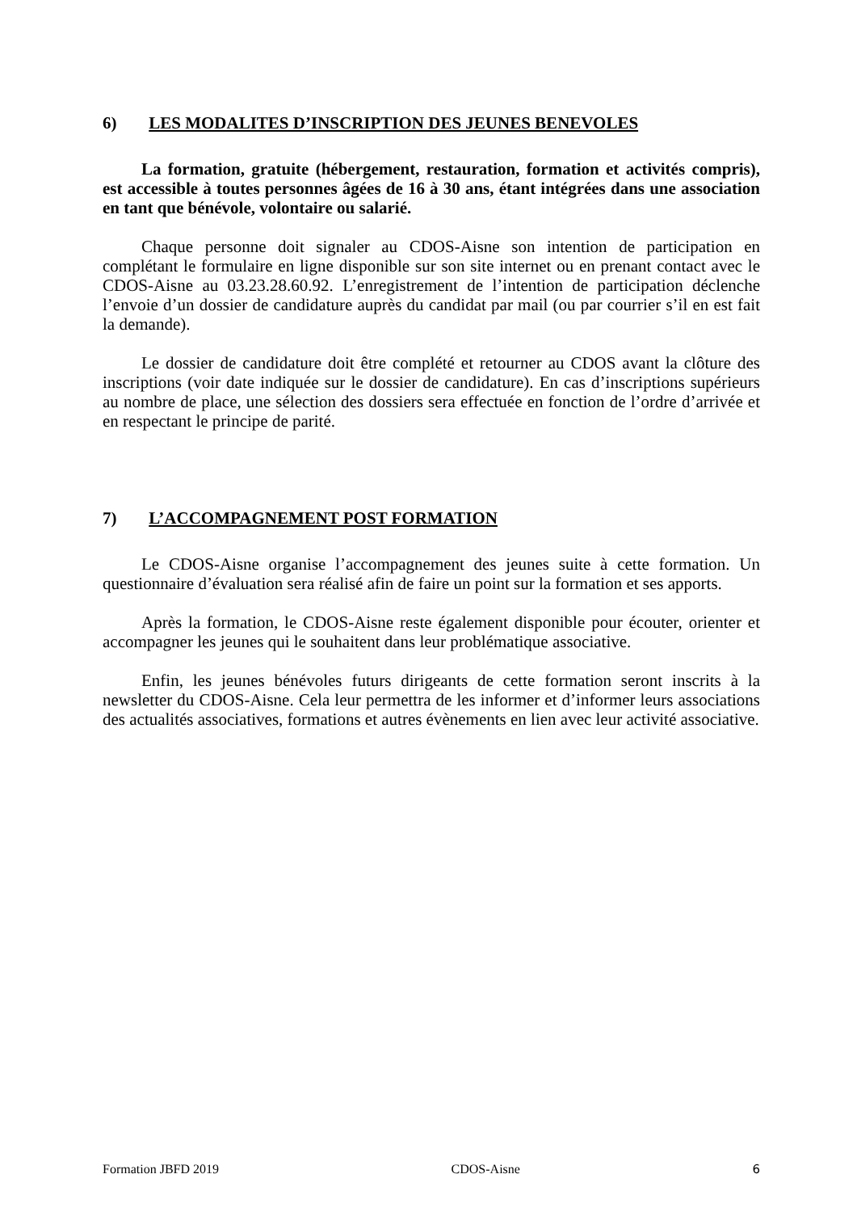6) LES MODALITES D’INSCRIPTION DES JEUNES BENEVOLES
La formation, gratuite (hébergement, restauration, formation et activités compris), est accessible à toutes personnes âgées de 16 à 30 ans, étant intégrées dans une association en tant que bénévole, volontaire ou salarié.
Chaque personne doit signaler au CDOS-Aisne son intention de participation en complétant le formulaire en ligne disponible sur son site internet ou en prenant contact avec le CDOS-Aisne au 03.23.28.60.92. L’enregistrement de l’intention de participation déclenche l’envoie d’un dossier de candidature auprès du candidat par mail (ou par courrier s’il en est fait la demande).
Le dossier de candidature doit être complété et retourner au CDOS avant la clôture des inscriptions (voir date indiquée sur le dossier de candidature). En cas d’inscriptions supérieurs au nombre de place, une sélection des dossiers sera effectuée en fonction de l’ordre d’arrivée et en respectant le principe de parité.
7) L’ACCOMPAGNEMENT POST FORMATION
Le CDOS-Aisne organise l’accompagnement des jeunes suite à cette formation. Un questionnaire d’évaluation sera réalisé afin de faire un point sur la formation et ses apports.
Après la formation, le CDOS-Aisne reste également disponible pour écouter, orienter et accompagner les jeunes qui le souhaitent dans leur problématique associative.
Enfin, les jeunes bénévoles futurs dirigeants de cette formation seront inscrits à la newsletter du CDOS-Aisne. Cela leur permettra de les informer et d’informer leurs associations des actualités associatives, formations et autres évènements en lien avec leur activité associative.
Formation JBFD 2019 CDOS-Aisne 6